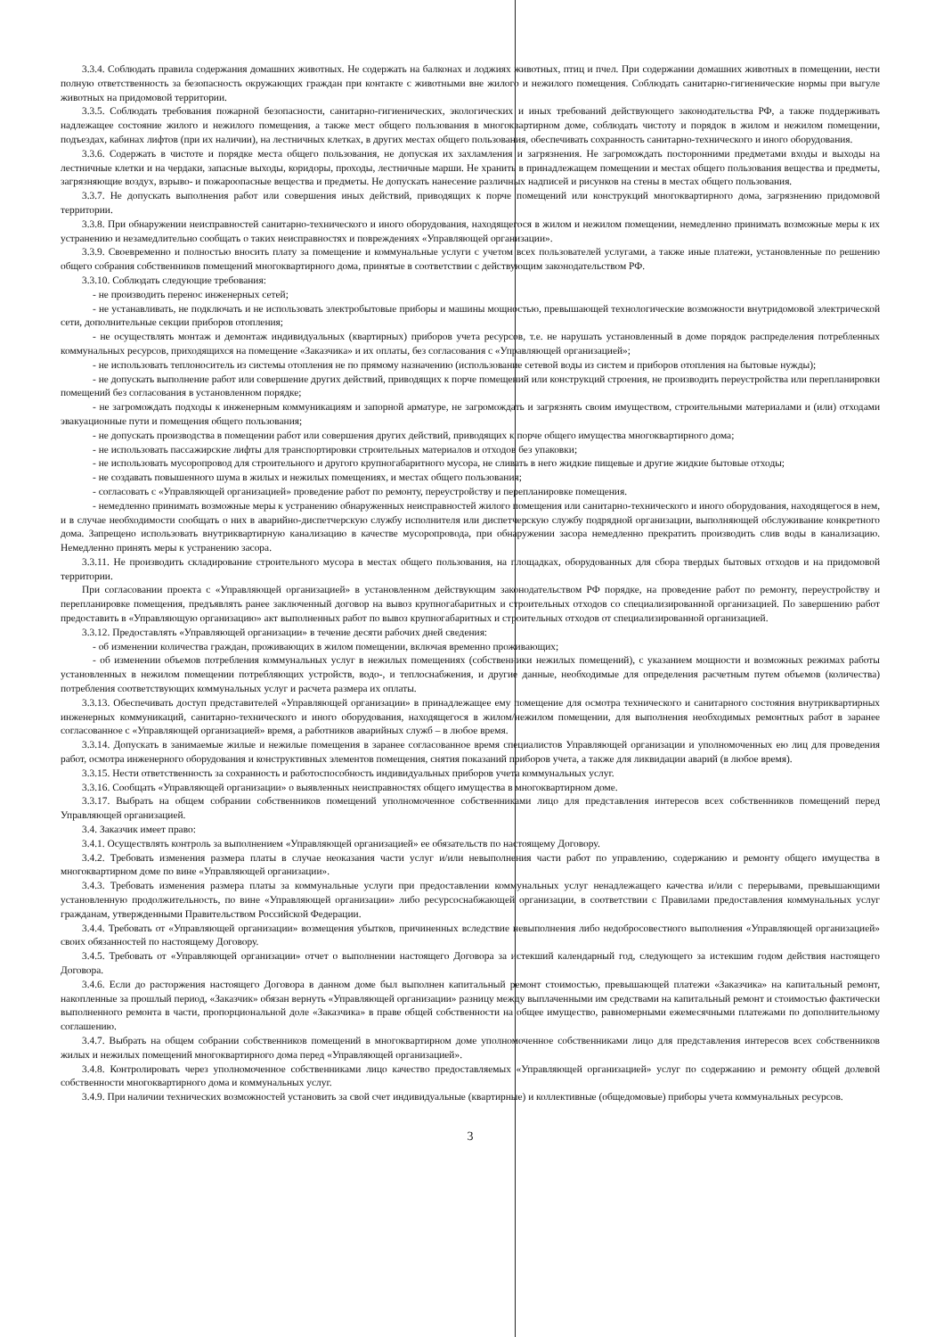3.3.4. Соблюдать правила содержания домашних животных. Не содержать на балконах и лоджиях животных, птиц и пчел. При содержании домашних животных в помещении, нести полную ответственность за безопасность окружающих граждан при контакте с животными вне жилого и нежилого помещения. Соблюдать санитарно-гигиенические нормы при выгуле животных на придомовой территории.
3.3.5. Соблюдать требования пожарной безопасности, санитарно-гигиенических, экологических и иных требований действующего законодательства РФ, а также поддерживать надлежащее состояние жилого и нежилого помещения, а также мест общего пользования в многоквартирном доме, соблюдать чистоту и порядок в жилом и нежилом помещении, подъездах, кабинах лифтов (при их наличии), на лестничных клетках, в других местах общего пользования, обеспечивать сохранность санитарно-технического и иного оборудования.
3.3.6. Содержать в чистоте и порядке места общего пользования, не допуская их захламления и загрязнения. Не загромождать посторонними предметами входы и выходы на лестничные клетки и на чердаки, запасные выходы, коридоры, проходы, лестничные марши. Не хранить в принадлежащем помещении и местах общего пользования вещества и предметы, загрязняющие воздух, взрыво- и пожароопасные вещества и предметы. Не допускать нанесение различных надписей и рисунков на стены в местах общего пользования.
3.3.7. Не допускать выполнения работ или совершения иных действий, приводящих к порче помещений или конструкций многоквартирного дома, загрязнению придомовой территории.
3.3.8. При обнаружении неисправностей санитарно-технического и иного оборудования, находящегося в жилом и нежилом помещении, немедленно принимать возможные меры к их устранению и незамедлительно сообщать о таких неисправностях и повреждениях «Управляющей организации».
3.3.9. Своевременно и полностью вносить плату за помещение и коммунальные услуги с учетом всех пользователей услугами, а также иные платежи, установленные по решению общего собрания собственников помещений многоквартирного дома, принятые в соответствии с действующим законодательством РФ.
3.3.10. Соблюдать следующие требования:
- не производить перенос инженерных сетей;
- не устанавливать, не подключать и не использовать электробытовые приборы и машины мощностью, превышающей технологические возможности внутридомовой электрической сети, дополнительные секции приборов отопления;
- не осуществлять монтаж и демонтаж индивидуальных (квартирных) приборов учета ресурсов, т.е. не нарушать установленный в доме порядок распределения потребленных коммунальных ресурсов, приходящихся на помещение «Заказчика» и их оплаты, без согласования с «Управляющей организацией»;
- не использовать теплоноситель из системы отопления не по прямому назначению (использование сетевой воды из систем и приборов отопления на бытовые нужды);
- не допускать выполнение работ или совершение других действий, приводящих к порче помещений или конструкций строения, не производить переустройства или перепланировки помещений без согласования в установленном порядке;
- не загромождать подходы к инженерным коммуникациям и запорной арматуре, не загромождать и загрязнять своим имуществом, строительными материалами и (или) отходами эвакуационные пути и помещения общего пользования;
- не допускать производства в помещении работ или совершения других действий, приводящих к порче общего имущества многоквартирного дома;
- не использовать пассажирские лифты для транспортировки строительных материалов и отходов без упаковки;
- не использовать мусоропровод для строительного и другого крупногабаритного мусора, не сливать в него жидкие пищевые и другие жидкие бытовые отходы;
- не создавать повышенного шума в жилых и нежилых помещениях, и местах общего пользования;
- согласовать с «Управляющей организацией» проведение работ по ремонту, переустройству и перепланировке помещения.
- немедленно принимать возможные меры к устранению обнаруженных неисправностей жилого помещения или санитарно-технического и иного оборудования, находящегося в нем, и в случае необходимости сообщать о них в аварийно-диспетчерскую службу исполнителя или диспетчерскую службу подрядной организации, выполняющей обслуживание конкретного дома. Запрещено использовать внутриквартирную канализацию в качестве мусоропровода, при обнаружении засора немедленно прекратить производить слив воды в канализацию. Немедленно принять меры к устранению засора.
3.3.11. Не производить складирование строительного мусора в местах общего пользования, на площадках, оборудованных для сбора твердых бытовых отходов и на придомовой территории.
При согласовании проекта с «Управляющей организацией» в установленном действующим законодательством РФ порядке, на проведение работ по ремонту, переустройству и перепланировке помещения, предъявлять ранее заключенный договор на вывоз крупногабаритных и строительных отходов со специализированной организацией. По завершению работ предоставить в «Управляющую организацию» акт выполненных работ по вывоз крупногабаритных и строительных отходов от специализированной организацией.
3.3.12. Предоставлять «Управляющей организации» в течение десяти рабочих дней сведения:
- об изменении количества граждан, проживающих в жилом помещении, включая временно проживающих;
- об изменении объемов потребления коммунальных услуг в нежилых помещениях (собственники нежилых помещений), с указанием мощности и возможных режимах работы установленных в нежилом помещении потребляющих устройств, водо-, и теплоснабжения, и другие данные, необходимые для определения расчетным путем объемов (количества) потребления соответствующих коммунальных услуг и расчета размера их оплаты.
3.3.13. Обеспечивать доступ представителей «Управляющей организации» в принадлежащее ему помещение для осмотра технического и санитарного состояния внутриквартирных инженерных коммуникаций, санитарно-технического и иного оборудования, находящегося в жилом/нежилом помещении, для выполнения необходимых ремонтных работ в заранее согласованное с «Управляющей организацией» время, а работников аварийных служб – в любое время.
3.3.14. Допускать в занимаемые жилые и нежилые помещения в заранее согласованное время специалистов Управляющей организации и уполномоченных ею лиц для проведения работ, осмотра инженерного оборудования и конструктивных элементов помещения, снятия показаний приборов учета, а также для ликвидации аварий (в любое время).
3.3.15. Нести ответственность за сохранность и работоспособность индивидуальных приборов учета коммунальных услуг.
3.3.16. Сообщать «Управляющей организации» о выявленных неисправностях общего имущества в многоквартирном доме.
3.3.17. Выбрать на общем собрании собственников помещений уполномоченное собственниками лицо для представления интересов всех собственников помещений перед Управляющей организацией.
3.4. Заказчик имеет право:
3.4.1. Осуществлять контроль за выполнением «Управляющей организацией» ее обязательств по настоящему Договору.
3.4.2. Требовать изменения размера платы в случае неоказания части услуг и/или невыполнения части работ по управлению, содержанию и ремонту общего имущества в многоквартирном доме по вине «Управляющей организации».
3.4.3. Требовать изменения размера платы за коммунальные услуги при предоставлении коммунальных услуг ненадлежащего качества и/или с перерывами, превышающими установленную продолжительность, по вине «Управляющей организации» либо ресурсоснабжающей организации, в соответствии с Правилами предоставления коммунальных услуг гражданам, утвержденными Правительством Российской Федерации.
3.4.4. Требовать от «Управляющей организации» возмещения убытков, причиненных вследствие невыполнения либо недобросовестного выполнения «Управляющей организацией» своих обязанностей по настоящему Договору.
3.4.5. Требовать от «Управляющей организации» отчет о выполнении настоящего Договора за истекший календарный год, следующего за истекшим годом действия настоящего Договора.
3.4.6. Если до расторжения настоящего Договора в данном доме был выполнен капитальный ремонт стоимостью, превышающей платежи «Заказчика» на капитальный ремонт, накопленные за прошлый период, «Заказчик» обязан вернуть «Управляющей организации» разницу между выплаченными им средствами на капитальный ремонт и стоимостью фактически выполненного ремонта в части, пропорциональной доле «Заказчика» в праве общей собственности на общее имущество, равномерными ежемесячными платежами по дополнительному соглашению.
3.4.7. Выбрать на общем собрании собственников помещений в многоквартирном доме уполномоченное собственниками лицо для представления интересов всех собственников жилых и нежилых помещений многоквартирного дома перед «Управляющей организацией».
3.4.8. Контролировать через уполномоченное собственниками лицо качество предоставляемых «Управляющей организацией» услуг по содержанию и ремонту общей долевой собственности многоквартирного дома и коммунальных услуг.
3.4.9. При наличии технических возможностей установить за свой счет индивидуальные (квартирные) и коллективные (общедомовые) приборы учета коммунальных ресурсов.
3